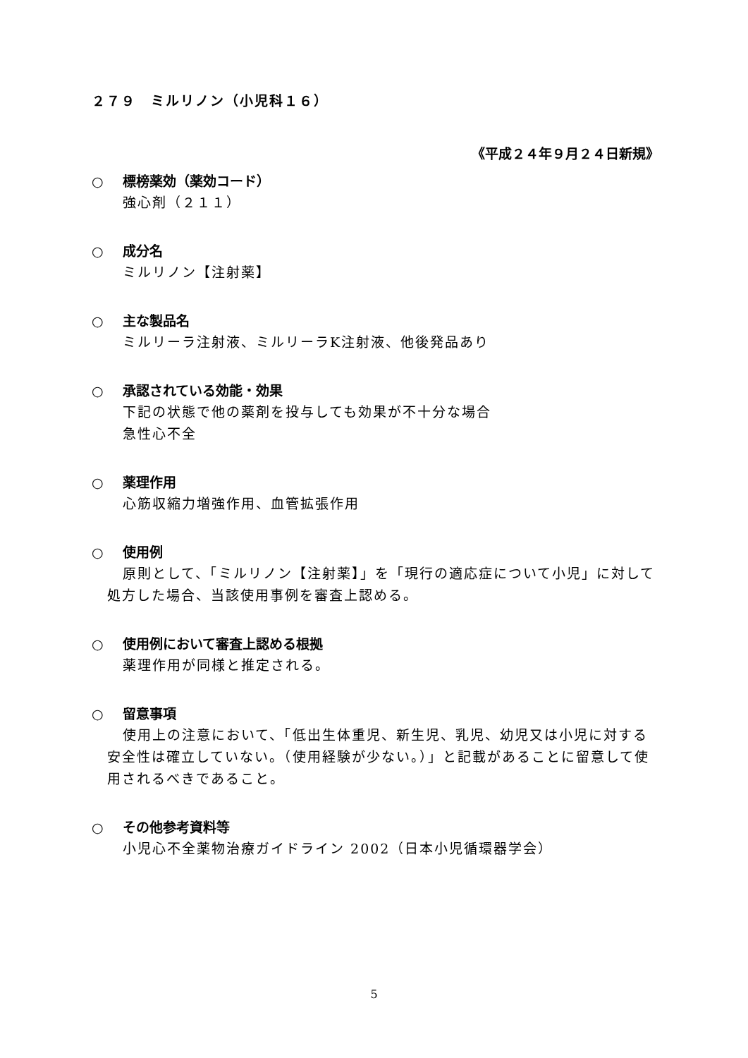２７９　ミルリノン（小児科１６）
《平成２４年９月２４日新規》
○ 標榜薬効（薬効コード）
強心剤（２１１）
○ 成分名
ミルリノン【注射薬】
○ 主な製品名
ミルリーラ注射液、ミルリーラK注射液、他後発品あり
○ 承認されている効能・効果
下記の状態で他の薬剤を投与しても効果が不十分な場合
急性心不全
○ 薬理作用
心筋収縮力増強作用、血管拡張作用
○ 使用例
原則として、「ミルリノン【注射薬】」を「現行の適応症について小児」に対して処方した場合、当該使用事例を審査上認める。
○ 使用例において審査上認める根拠
薬理作用が同様と推定される。
○ 留意事項
使用上の注意において、「低出生体重児、新生児、乳児、幼児又は小児に対する安全性は確立していない。（使用経験が少ない。）」と記載があることに留意して使用されるべきであること。
○ その他参考資料等
小児心不全薬物治療ガイドライン 2002（日本小児循環器学会）
5